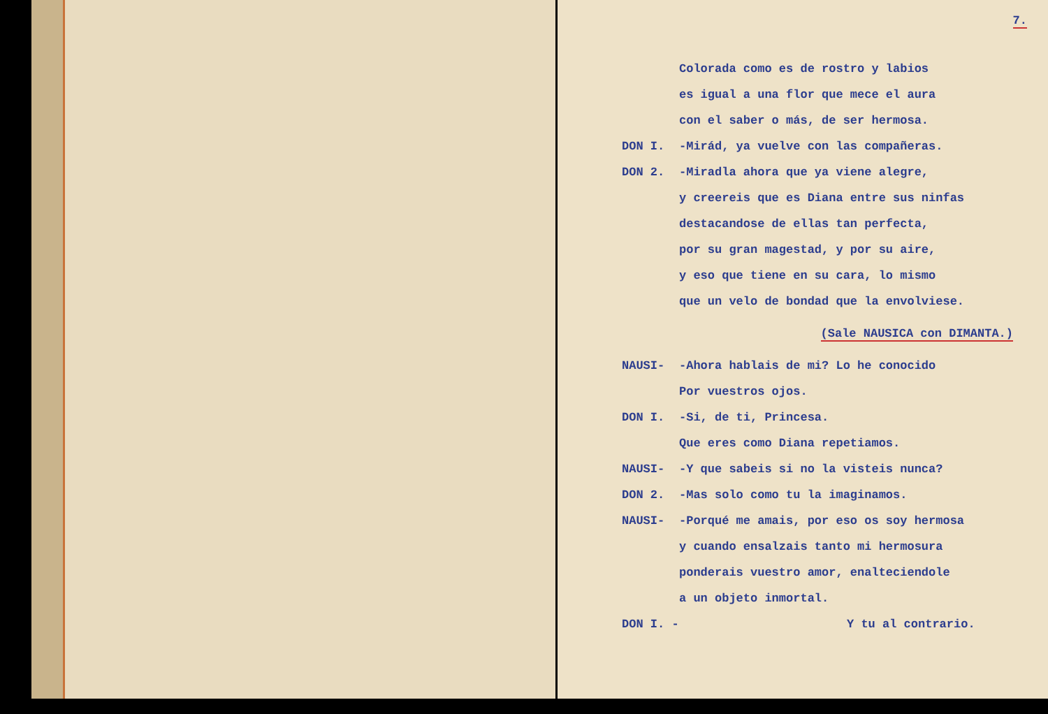7.
Colorada como es de rostro y labios
es igual a una flor que mece el aura
con el saber o más, de ser hermosa.
DON I. -Mirád, ya vuelve con las compañeras.
DON 2. -Miradla ahora que ya viene alegre,
y creereis que es Diana entre sus ninfas
destacandose de ellas tan perfecta,
por su gran magestad, y por su aire,
y eso que tiene en su cara, lo mismo
que un velo de bondad que la envolviese.
(Sale NAUSICA con DIMANTA.)
NAUSI- -Ahora hablais de mi? Lo he conocido
Por vuestros ojos.
DON I. -Si, de ti, Princesa.
Que eres como Diana repetiamos.
NAUSI- -Y que sabeis si no la visteis nunca?
DON 2. -Mas solo como tu la imaginamos.
NAUSI- -Porqué me amais, por eso os soy hermosa
y cuando ensalzais tanto mi hermosura
ponderais vuestro amor, enalteciendole
a un objeto inmortal.
DON I. - Y tu al contrario.